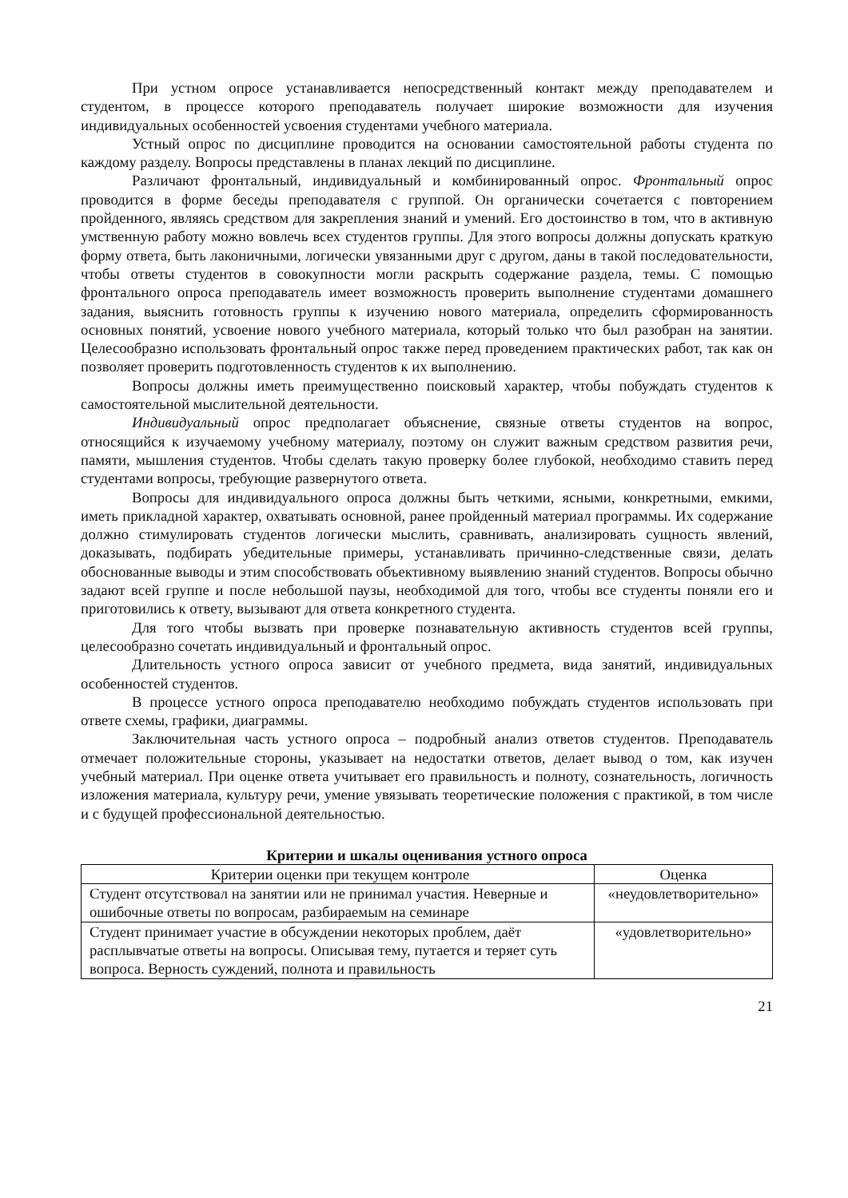При устном опросе устанавливается непосредственный контакт между преподавателем и студентом, в процессе которого преподаватель получает широкие возможности для изучения индивидуальных особенностей усвоения студентами учебного материала.
Устный опрос по дисциплине проводится на основании самостоятельной работы студента по каждому разделу. Вопросы представлены в планах лекций по дисциплине.
Различают фронтальный, индивидуальный и комбинированный опрос. Фронтальный опрос проводится в форме беседы преподавателя с группой. Он органически сочетается с повторением пройденного, являясь средством для закрепления знаний и умений. Его достоинство в том, что в активную умственную работу можно вовлечь всех студентов группы. Для этого вопросы должны допускать краткую форму ответа, быть лаконичными, логически увязанными друг с другом, даны в такой последовательности, чтобы ответы студентов в совокупности могли раскрыть содержание раздела, темы. С помощью фронтального опроса преподаватель имеет возможность проверить выполнение студентами домашнего задания, выяснить готовность группы к изучению нового материала, определить сформированность основных понятий, усвоение нового учебного материала, который только что был разобран на занятии. Целесообразно использовать фронтальный опрос также перед проведением практических работ, так как он позволяет проверить подготовленность студентов к их выполнению.
Вопросы должны иметь преимущественно поисковый характер, чтобы побуждать студентов к самостоятельной мыслительной деятельности.
Индивидуальный опрос предполагает объяснение, связные ответы студентов на вопрос, относящийся к изучаемому учебному материалу, поэтому он служит важным средством развития речи, памяти, мышления студентов. Чтобы сделать такую проверку более глубокой, необходимо ставить перед студентами вопросы, требующие развернутого ответа.
Вопросы для индивидуального опроса должны быть четкими, ясными, конкретными, емкими, иметь прикладной характер, охватывать основной, ранее пройденный материал программы. Их содержание должно стимулировать студентов логически мыслить, сравнивать, анализировать сущность явлений, доказывать, подбирать убедительные примеры, устанавливать причинно-следственные связи, делать обоснованные выводы и этим способствовать объективному выявлению знаний студентов. Вопросы обычно задают всей группе и после небольшой паузы, необходимой для того, чтобы все студенты поняли его и приготовились к ответу, вызывают для ответа конкретного студента.
Для того чтобы вызвать при проверке познавательную активность студентов всей группы, целесообразно сочетать индивидуальный и фронтальный опрос.
Длительность устного опроса зависит от учебного предмета, вида занятий, индивидуальных особенностей студентов.
В процессе устного опроса преподавателю необходимо побуждать студентов использовать при ответе схемы, графики, диаграммы.
Заключительная часть устного опроса – подробный анализ ответов студентов. Преподаватель отмечает положительные стороны, указывает на недостатки ответов, делает вывод о том, как изучен учебный материал. При оценке ответа учитывает его правильность и полноту, сознательность, логичность изложения материала, культуру речи, умение увязывать теоретические положения с практикой, в том числе и с будущей профессиональной деятельностью.
Критерии и шкалы оценивания устного опроса
| Критерии оценки при текущем контроле | Оценка |
| --- | --- |
| Студент отсутствовал на занятии или не принимал участия. Неверные и ошибочные ответы по вопросам, разбираемым на семинаре | «неудовлетворительно» |
| Студент принимает участие в обсуждении некоторых проблем, даёт расплывчатые ответы на вопросы. Описывая тему, путается и теряет суть вопроса. Верность суждений, полнота и правильность | «удовлетворительно» |
21